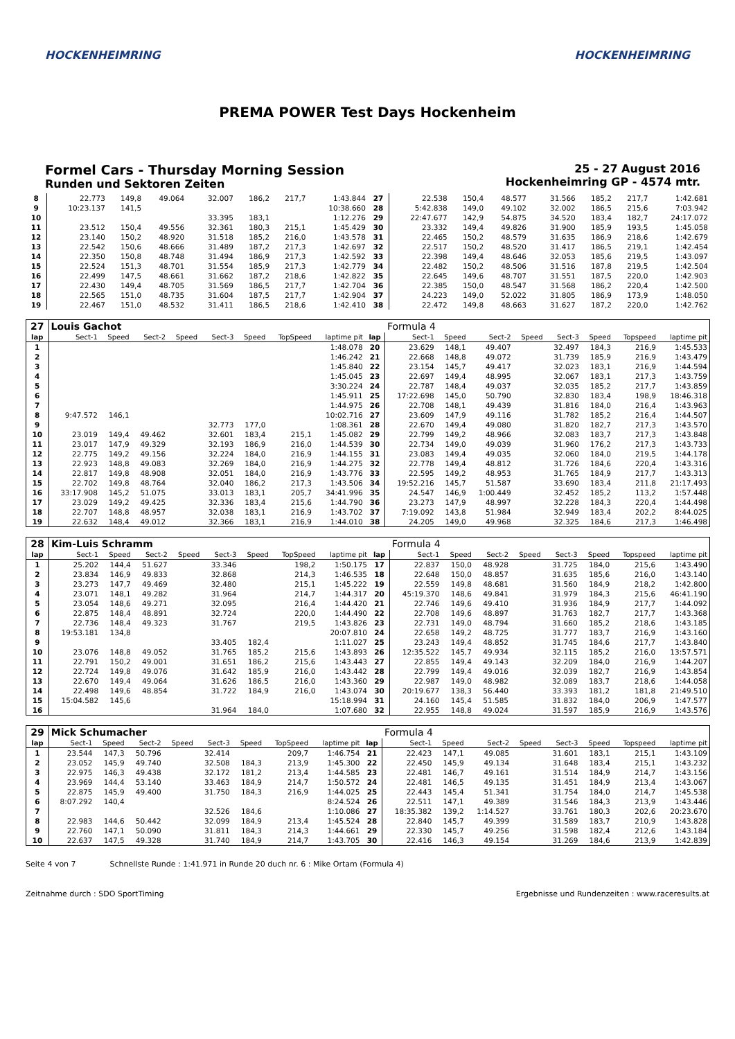HOCKENHEIMRING HOCKENHEIMRING
PREMA POWER Test Days Hockenheim
Formel Cars - Thursday Morning Session
Runden und Sektoren Zeiten
25 - 27 August 2016
Hockenheimring GP - 4574 mtr.
| 8 | 22.773 | 149,8 | 49.064 | | 32.007 | 186,2 | 217,7 | 1:43.844 | 27 | 22.538 | 150,4 | 48.577 | | 31.566 | 185,2 | 217,7 | 1:42.681 |
| 9 | 10:23.137 | 141,5 | | | | | | 10:38.660 | 28 | 5:42.838 | 149,0 | 49.102 | | 32.002 | 186,5 | 215,6 | 7:03.942 |
| 10 | | | | | 33.395 | 183,1 | | 1:12.276 | 29 | 22:47.677 | 142,9 | 54.875 | | 34.520 | 183,4 | 182,7 | 24:17.072 |
| 11 | 23.512 | 150,4 | 49.556 | | 32.361 | 180,3 | 215,1 | 1:45.429 | 30 | 23.332 | 149,4 | 49.826 | | 31.900 | 185,9 | 193,5 | 1:45.058 |
| 12 | 23.140 | 150,2 | 48.920 | | 31.518 | 185,2 | 216,0 | 1:43.578 | 31 | 22.465 | 150,2 | 48.579 | | 31.635 | 186,9 | 218,6 | 1:42.679 |
| 13 | 22.542 | 150,6 | 48.666 | | 31.489 | 187,2 | 217,3 | 1:42.697 | 32 | 22.517 | 150,2 | 48.520 | | 31.417 | 186,5 | 219,1 | 1:42.454 |
| 14 | 22.350 | 150,8 | 48.748 | | 31.494 | 186,9 | 217,3 | 1:42.592 | 33 | 22.398 | 149,4 | 48.646 | | 32.053 | 185,6 | 219,5 | 1:43.097 |
| 15 | 22.524 | 151,3 | 48.701 | | 31.554 | 185,9 | 217,3 | 1:42.779 | 34 | 22.482 | 150,2 | 48.506 | | 31.516 | 187,8 | 219,5 | 1:42.504 |
| 16 | 22.499 | 147,5 | 48.661 | | 31.662 | 187,2 | 218,6 | 1:42.822 | 35 | 22.645 | 149,6 | 48.707 | | 31.551 | 187,5 | 220,0 | 1:42.903 |
| 17 | 22.430 | 149,4 | 48.705 | | 31.569 | 186,5 | 217,7 | 1:42.704 | 36 | 22.385 | 150,0 | 48.547 | | 31.568 | 186,2 | 220,4 | 1:42.500 |
| 18 | 22.565 | 151,0 | 48.735 | | 31.604 | 187,5 | 217,7 | 1:42.904 | 37 | 24.223 | 149,0 | 52.022 | | 31.805 | 186,9 | 173,9 | 1:48.050 |
| 19 | 22.467 | 151,0 | 48.532 | | 31.411 | 186,5 | 218,6 | 1:42.410 | 38 | 22.472 | 149,8 | 48.663 | | 31.627 | 187,2 | 220,0 | 1:42.762 |
| 27 | Louis Gachot | | | | | | | | | Formula 4 | | | | | | | |
| lap | Sect-1 | Speed | Sect-2 | Speed | Sect-3 | Speed | TopSpeed | laptime pit | lap | Sect-1 | Speed | Sect-2 | Speed | Sect-3 | Speed | Topspeed | laptime pit |
| 1 | | | | | | | | 1:48.078 | 20 | 23.629 | 148,1 | 49.407 | | 32.497 | 184,3 | 216,9 | 1:45.533 |
| 2 | | | | | | | | 1:46.242 | 21 | 22.668 | 148,8 | 49.072 | | 31.739 | 185,9 | 216,9 | 1:43.479 |
| 3 | | | | | | | | 1:45.840 | 22 | 23.154 | 145,7 | 49.417 | | 32.023 | 183,1 | 216,9 | 1:44.594 |
| 4 | | | | | | | | 1:45.045 | 23 | 22.697 | 149,4 | 48.995 | | 32.067 | 183,1 | 217,3 | 1:43.759 |
| 5 | | | | | | | | 3:30.224 | 24 | 22.787 | 148,4 | 49.037 | | 32.035 | 185,2 | 217,7 | 1:43.859 |
| 6 | | | | | | | | 1:45.911 | 25 | 17:22.698 | 145,0 | 50.790 | | 32.830 | 183,4 | 198,9 | 18:46.318 |
| 7 | | | | | | | | 1:44.975 | 26 | 22.708 | 148,1 | 49.439 | | 31.816 | 184,0 | 216,4 | 1:43.963 |
| 8 | 9:47.572 | 146,1 | | | | | | 10:02.716 | 27 | 23.609 | 147,9 | 49.116 | | 31.782 | 185,2 | 216,4 | 1:44.507 |
| 9 | | | | | 32.773 | 177,0 | | 1:08.361 | 28 | 22.670 | 149,4 | 49.080 | | 31.820 | 182,7 | 217,3 | 1:43.570 |
| 10 | 23.019 | 149,4 | 49.462 | | 32.601 | 183,4 | 215,1 | 1:45.082 | 29 | 22.799 | 149,2 | 48.966 | | 32.083 | 183,7 | 217,3 | 1:43.848 |
| 11 | 23.017 | 147,9 | 49.329 | | 32.193 | 186,9 | 216,0 | 1:44.539 | 30 | 22.734 | 149,0 | 49.039 | | 31.960 | 176,2 | 217,3 | 1:43.733 |
| 12 | 22.775 | 149,2 | 49.156 | | 32.224 | 184,0 | 216,9 | 1:44.155 | 31 | 23.083 | 149,4 | 49.035 | | 32.060 | 184,0 | 219,5 | 1:44.178 |
| 13 | 22.923 | 148,8 | 49.083 | | 32.269 | 184,0 | 216,9 | 1:44.275 | 32 | 22.778 | 149,4 | 48.812 | | 31.726 | 184,6 | 220,4 | 1:43.316 |
| 14 | 22.817 | 149,8 | 48.908 | | 32.051 | 184,0 | 216,9 | 1:43.776 | 33 | 22.595 | 149,2 | 48.953 | | 31.765 | 184,9 | 217,7 | 1:43.313 |
| 15 | 22.702 | 149,8 | 48.764 | | 32.040 | 186,2 | 217,3 | 1:43.506 | 34 | 19:52.216 | 145,7 | 51.587 | | 33.690 | 183,4 | 211,8 | 21:17.493 |
| 16 | 33:17.908 | 145,2 | 51.075 | | 33.013 | 183,1 | 205,7 | 34:41.996 | 35 | 24.547 | 146,9 | 1:00.449 | | 32.452 | 185,2 | 113,2 | 1:57.448 |
| 17 | 23.029 | 149,2 | 49.425 | | 32.336 | 183,4 | 215,6 | 1:44.790 | 36 | 23.273 | 147,9 | 48.997 | | 32.228 | 184,3 | 220,4 | 1:44.498 |
| 18 | 22.707 | 148,8 | 48.957 | | 32.038 | 183,1 | 216,9 | 1:43.702 | 37 | 7:19.092 | 143,8 | 51.984 | | 32.949 | 183,4 | 202,2 | 8:44.025 |
| 19 | 22.632 | 148,4 | 49.012 | | 32.366 | 183,1 | 216,9 | 1:44.010 | 38 | 24.205 | 149,0 | 49.968 | | 32.325 | 184,6 | 217,3 | 1:46.498 |
| 28 | Kim-Luis Schramm | | | | | | | | | Formula 4 | | | | | | | |
| lap | Sect-1 | Speed | Sect-2 | Speed | Sect-3 | Speed | TopSpeed | laptime pit | lap | Sect-1 | Speed | Sect-2 | Speed | Sect-3 | Speed | Topspeed | laptime pit |
| 1 | 25.202 | 144,4 | 51.627 | | 33.346 | | 198,2 | 1:50.175 | 17 | 22.837 | 150,0 | 48.928 | | 31.725 | 184,0 | 215,6 | 1:43.490 |
| 2 | 23.834 | 146,9 | 49.833 | | 32.868 | | 214,3 | 1:46.535 | 18 | 22.648 | 150,0 | 48.857 | | 31.635 | 185,6 | 216,0 | 1:43.140 |
| 3 | 23.273 | 147,7 | 49.469 | | 32.480 | | 215,1 | 1:45.222 | 19 | 22.559 | 149,8 | 48.681 | | 31.560 | 184,9 | 218,2 | 1:42.800 |
| 4 | 23.071 | 148,1 | 49.282 | | 31.964 | | 214,7 | 1:44.317 | 20 | 45:19.370 | 148,6 | 49.841 | | 31.979 | 184,3 | 215,6 | 46:41.190 |
| 5 | 23.054 | 148,6 | 49.271 | | 32.095 | | 216,4 | 1:44.420 | 21 | 22.746 | 149,6 | 49.410 | | 31.936 | 184,9 | 217,7 | 1:44.092 |
| 6 | 22.875 | 148,4 | 48.891 | | 32.724 | | 220,0 | 1:44.490 | 22 | 22.708 | 149,6 | 48.897 | | 31.763 | 182,7 | 217,7 | 1:43.368 |
| 7 | 22.736 | 148,4 | 49.323 | | 31.767 | | 219,5 | 1:43.826 | 23 | 22.731 | 149,0 | 48.794 | | 31.660 | 185,2 | 218,6 | 1:43.185 |
| 8 | 19:53.181 | 134,8 | | | | | | 20:07.810 | 24 | 22.658 | 149,2 | 48.725 | | 31.777 | 183,7 | 216,9 | 1:43.160 |
| 9 | | | | | 33.405 | 182,4 | | 1:11.027 | 25 | 23.243 | 149,4 | 48.852 | | 31.745 | 184,6 | 217,7 | 1:43.840 |
| 10 | 23.076 | 148,8 | 49.052 | | 31.765 | 185,2 | 215,6 | 1:43.893 | 26 | 12:35.522 | 145,7 | 49.934 | | 32.115 | 185,2 | 216,0 | 13:57.571 |
| 11 | 22.791 | 150,2 | 49.001 | | 31.651 | 186,2 | 215,6 | 1:43.443 | 27 | 22.855 | 149,4 | 49.143 | | 32.209 | 184,0 | 216,9 | 1:44.207 |
| 12 | 22.724 | 149,8 | 49.076 | | 31.642 | 185,9 | 216,0 | 1:43.442 | 28 | 22.799 | 149,4 | 49.016 | | 32.039 | 182,7 | 216,9 | 1:43.854 |
| 13 | 22.670 | 149,4 | 49.064 | | 31.626 | 186,5 | 216,0 | 1:43.360 | 29 | 22.987 | 149,0 | 48.982 | | 32.089 | 183,7 | 218,6 | 1:44.058 |
| 14 | 22.498 | 149,6 | 48.854 | | 31.722 | 184,9 | 216,0 | 1:43.074 | 30 | 20:19.677 | 138,3 | 56.440 | | 33.393 | 181,2 | 181,8 | 21:49.510 |
| 15 | 15:04.582 | 145,6 | | | | | | 15:18.994 | 31 | 24.160 | 145,4 | 51.585 | | 31.832 | 184,0 | 206,9 | 1:47.577 |
| 16 | | | | | 31.964 | 184,0 | | 1:07.680 | 32 | 22.955 | 148,8 | 49.024 | | 31.597 | 185,9 | 216,9 | 1:43.576 |
| 29 | Mick Schumacher | | | | | | | | | Formula 4 | | | | | | | |
| lap | Sect-1 | Speed | Sect-2 | Speed | Sect-3 | Speed | TopSpeed | laptime pit | lap | Sect-1 | Speed | Sect-2 | Speed | Sect-3 | Speed | Topspeed | laptime pit |
| 1 | 23.544 | 147,3 | 50.796 | | 32.414 | | 209,7 | 1:46.754 | 21 | 22.423 | 147,1 | 49.085 | | 31.601 | 183,1 | 215,1 | 1:43.109 |
| 2 | 23.052 | 145,9 | 49.740 | | 32.508 | 184,3 | 213,9 | 1:45.300 | 22 | 22.450 | 145,9 | 49.134 | | 31.648 | 183,4 | 215,1 | 1:43.232 |
| 3 | 22.975 | 146,3 | 49.438 | | 32.172 | 181,2 | 213,4 | 1:44.585 | 23 | 22.481 | 146,7 | 49.161 | | 31.514 | 184,9 | 214,7 | 1:43.156 |
| 4 | 23.969 | 144,4 | 53.140 | | 33.463 | 184,9 | 214,7 | 1:50.572 | 24 | 22.481 | 146,5 | 49.135 | | 31.451 | 184,9 | 213,4 | 1:43.067 |
| 5 | 22.875 | 145,9 | 49.400 | | 31.750 | 184,3 | 216,9 | 1:44.025 | 25 | 22.443 | 145,4 | 51.341 | | 31.754 | 184,0 | 214,7 | 1:45.538 |
| 6 | 8:07.292 | 140,4 | | | | | | 8:24.524 | 26 | 22.511 | 147,1 | 49.389 | | 31.546 | 184,3 | 213,9 | 1:43.446 |
| 7 | | | | | 32.526 | 184,6 | | 1:10.086 | 27 | 18:35.382 | 139,2 | 1:14.527 | | 33.761 | 180,3 | 202,6 | 20:23.670 |
| 8 | 22.983 | 144,6 | 50.442 | | 32.099 | 184,9 | 213,4 | 1:45.524 | 28 | 22.840 | 145,7 | 49.399 | | 31.589 | 183,7 | 210,9 | 1:43.828 |
| 9 | 22.760 | 147,1 | 50.090 | | 31.811 | 184,3 | 214,3 | 1:44.661 | 29 | 22.330 | 145,7 | 49.256 | | 31.598 | 182,4 | 212,6 | 1:43.184 |
| 10 | 22.637 | 147,5 | 49.328 | | 31.740 | 184,9 | 214,7 | 1:43.705 | 30 | 22.416 | 146,3 | 49.154 | | 31.269 | 184,6 | 213,9 | 1:42.839 |
Seite 4 von 7 Schnellste Runde : 1:41.971 in Runde 20 duch nr. 6 : Mike Ortam (Formula 4)
Zeitnahme durch : SDO SportTiming Ergebnisse und Rundenzeiten : www.raceresults.at